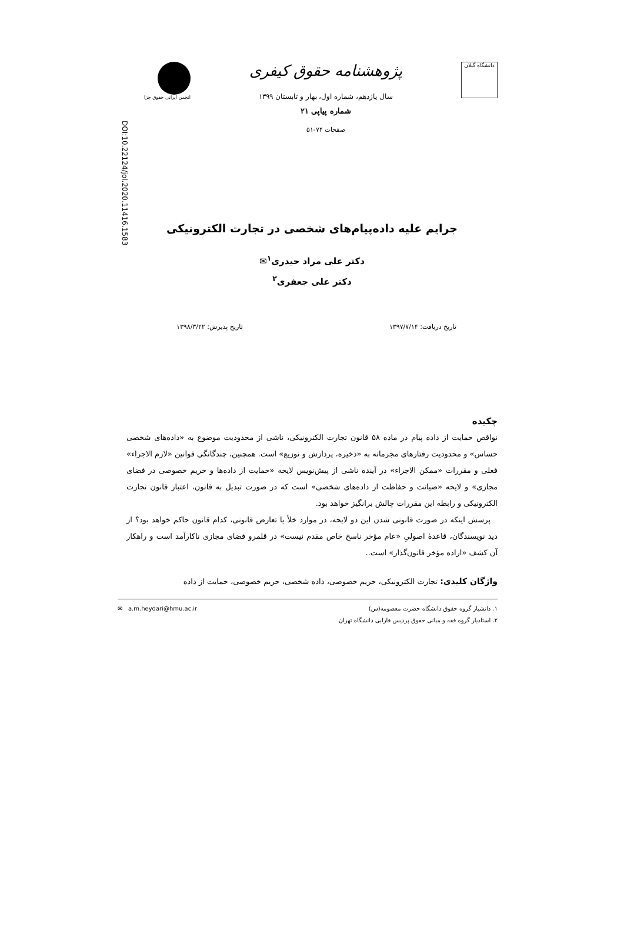DOI:10.22124/jol.2020.11416.1583
دانشگاه گیلان
پژوهشنامه حقوق کیفری
سال یازدهم، شماره اول، بهار و تابستان ۱۳۹۹
شماره پیاپی ۲۱
صفحات ۷۴-۵۱
انجمن ایرانی حقوق جزا
جرایم علیه داده‌پیام‌های شخصی در تجارت الکترونیکی
دکتر علی مراد حیدری<sup>۱</sup>✉
دکتر علی جعفری<sup>۲</sup>
تاریخ دریافت: ۱۳۹۷/۷/۱۴ تاریخ پذیرش: ۱۳۹۸/۳/۲۲
چکیده
نواقص حمایت از داده پیام در ماده ۵۸ قانون تجارت الکترونیکی، ناشی از محدودیت موضوع به «داده‌های شخصی حساس» و محدودیت رفتارهای مجرمانه به «ذخیره، پردازش و توزیع» است. همچنین، چندگانگی قوانین «لازم الاجراء» فعلی و مقررات «ممکن الاجراء» در آینده ناشی از پیش‌نویس لایحه «حمایت از داده‌ها و حریم خصوصی در فضای مجازی» و لایحه «صیانت و حفاظت از داده‌های شخصی» است که در صورت تبدیل به قانون، اعتبار قانون تجارت الکترونیکی و رابطه این مقررات چالش برانگیز خواهد بود.
پرسش اینکه در صورت قانونی شدن این دو لایحه، در موارد خلأ یا تعارض قانونی، کدام قانون حاکم خواهد بود؟ از دید نویسندگان، قاعدهٔ اصولیِ «عام مؤخر ناسخ خاص مقدم نیست» در قلمرو فضای مجازی ناکارآمد است و راهکار آن کشف «اراده مؤخر قانون‌گذار» است..
واژگان کلیدی: تجارت الکترونیکی، حریم خصوصی، داده شخصی، حریم خصوصی، حمایت از داده
۱. دانشیار گروه حقوق دانشگاه حضرت معصومه(س) ✉ a.m.heydari@hmu.ac.ir
۲. استادیار گروه فقه و مبانی حقوق پردیس فارابی دانشگاه تهران